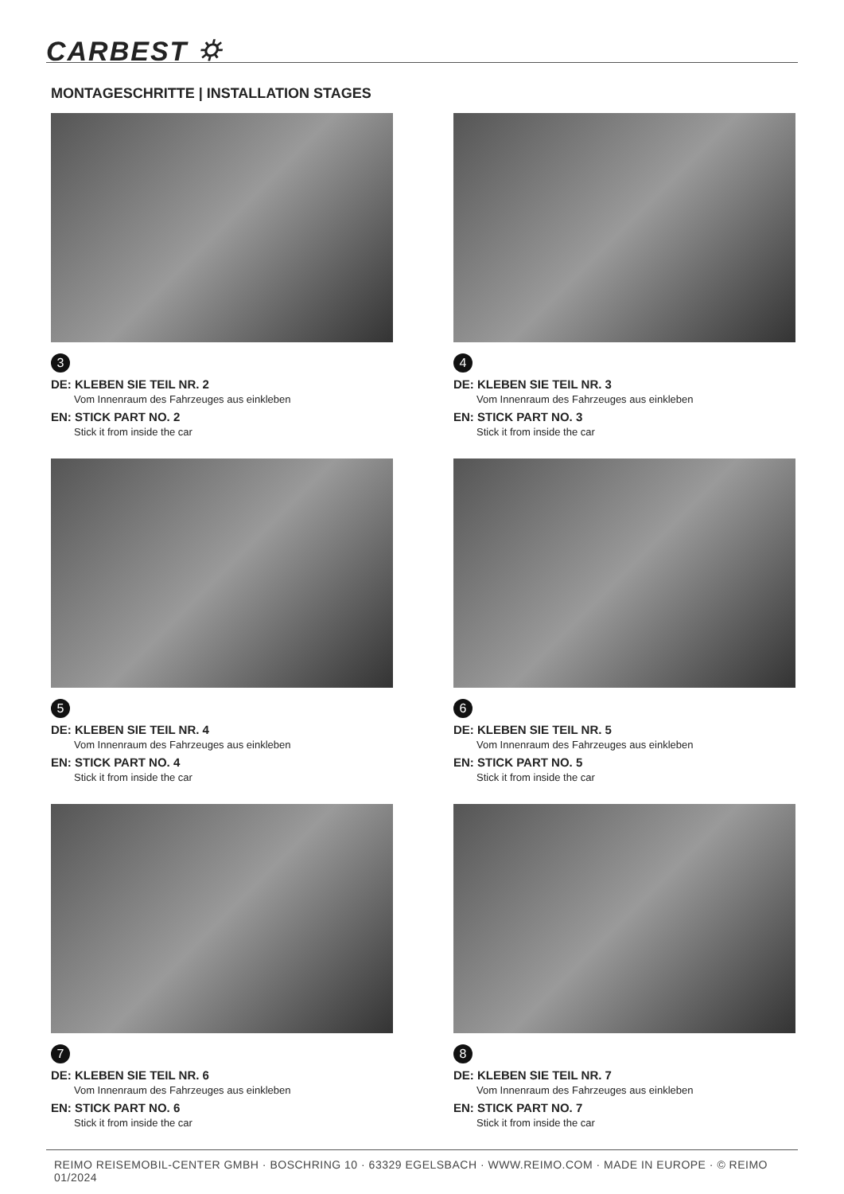CARBEST ⛭
MONTAGESCHRITTE | INSTALLATION STAGES
3
DE: KLEBEN SIE TEIL NR. 2
Vom Innenraum des Fahrzeuges aus einkleben
EN: STICK PART NO. 2
Stick it from inside the car
4
DE: KLEBEN SIE TEIL NR. 3
Vom Innenraum des Fahrzeuges aus einkleben
EN: STICK PART NO. 3
Stick it from inside the car
5
DE: KLEBEN SIE TEIL NR. 4
Vom Innenraum des Fahrzeuges aus einkleben
EN: STICK PART NO. 4
Stick it from inside the car
6
DE: KLEBEN SIE TEIL NR. 5
Vom Innenraum des Fahrzeuges aus einkleben
EN: STICK PART NO. 5
Stick it from inside the car
7
DE: KLEBEN SIE TEIL NR. 6
Vom Innenraum des Fahrzeuges aus einkleben
EN: STICK PART NO. 6
Stick it from inside the car
8
DE: KLEBEN SIE TEIL NR. 7
Vom Innenraum des Fahrzeuges aus einkleben
EN: STICK PART NO. 7
Stick it from inside the car
REIMO REISEMOBIL-CENTER GMBH · BOSCHRING 10 · 63329 EGELSBACH · WWW.REIMO.COM · MADE IN EUROPE · © REIMO 01/2024